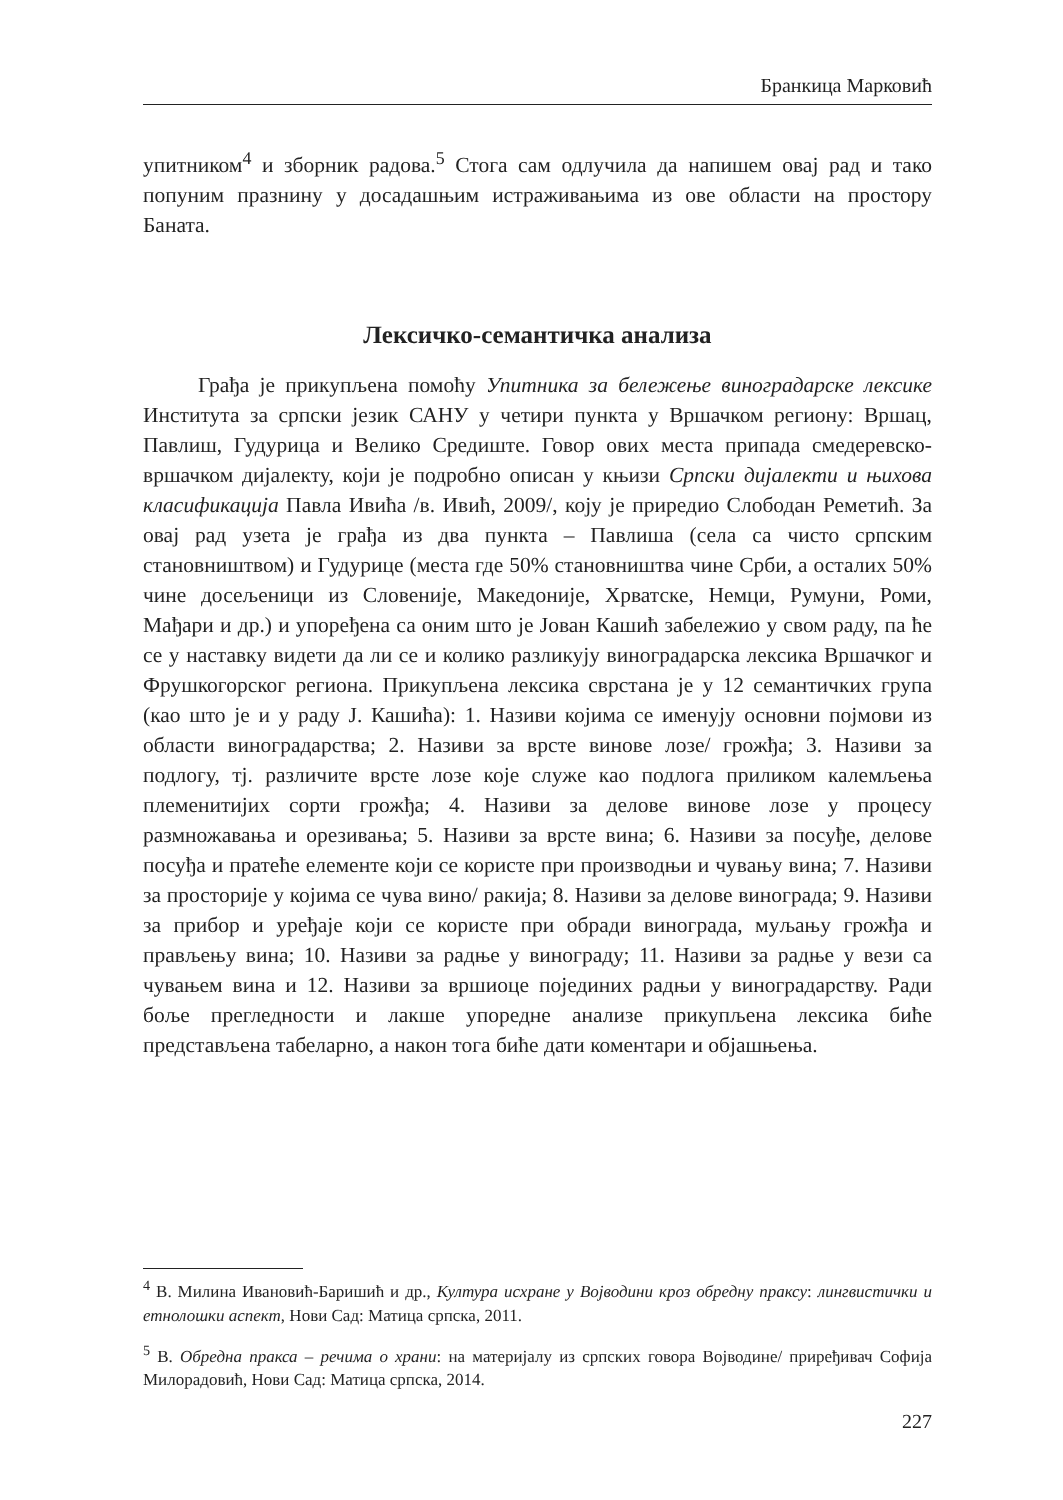Бранкица Марковић
упитником<sup>4</sup> и зборник радова.<sup>5</sup> Стога сам одлучила да напишем овај рад и тако попуним празнину у досадашњим истраживањима из ове области на простору Баната.
Лексичко-семантичка анализа
Грађа је прикупљена помоћу Упитника за бележење виноградарске лексике Института за српски језик САНУ у четири пункта у Вршачком региону: Вршац, Павлиш, Гудурица и Велико Средиште. Говор ових места припада смедеревско-вршачком дијалекту, који је подробно описан у књизи Српски дијалекти и њихова класификација Павла Ивића /в. Ивић, 2009/, коју је приредио Слободан Реметић. За овај рад узета је грађа из два пункта – Павлиша (села са чисто српским становништвом) и Гудурице (места где 50% становништва чине Срби, а осталих 50% чине досељеници из Словеније, Македоније, Хрватске, Немци, Румуни, Роми, Мађари и др.) и упоређена са оним што је Јован Кашић забележио у свом раду, па ће се у наставку видети да ли се и колико разликују виноградарска лексика Вршачког и Фрушкогорског региона. Прикупљена лексика сврстана је у 12 семантичких група (као што је и у раду Ј. Кашића): 1. Називи којима се именују основни појмови из области виноградарства; 2. Називи за врсте винове лозе/ грожђа; 3. Називи за подлогу, тј. различите врсте лозе које служе као подлога приликом калемљења племенитијих сорти грожђа; 4. Називи за делове винове лозе у процесу размножавања и орезивања; 5. Називи за врсте вина; 6. Називи за посуђе, делове посуђа и пратеће елементе који се користе при производњи и чувању вина; 7. Називи за просторије у којима се чува вино/ ракија; 8. Називи за делове винограда; 9. Називи за прибор и уређаје који се користе при обради винограда, муљању грожђа и прављењу вина; 10. Називи за радње у винограду; 11. Називи за радње у вези са чувањем вина и 12. Називи за вршиоце појединих радњи у виноградарству. Ради боље прегледности и лакше упоредне анализе прикупљена лексика биће представљена табеларно, а након тога биће дати коментари и објашњења.
<sup>4</sup> В. Милина Ивановић-Баришић и др., Култура исхране у Војводини кроз обредну праксу: лингвистички и етнолошки аспект, Нови Сад: Матица српска, 2011.
<sup>5</sup> В. Обредна пракса – речима о храни: на материјалу из српских говора Војводине/ приређивач Софија Милорадовић, Нови Сад: Матица српска, 2014.
227